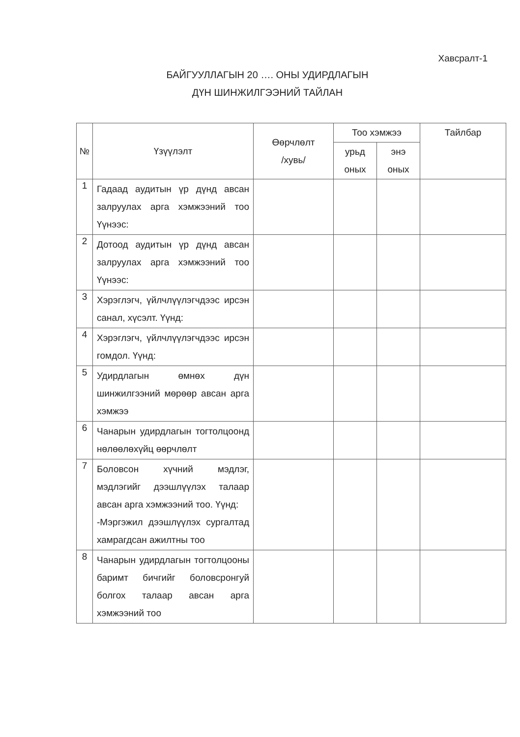Хавсралт-1
БАЙГУУЛЛАГЫН 20 …. ОНЫ УДИРДЛАГЫН
ДҮН ШИНЖИЛГЭЭНИЙ ТАЙЛАН
| № | Үзүүлэлт | Өөрчлөлт /хувь/ | Тоо хэмжээ | | Тайлбар |
| --- | --- | --- | --- | --- | --- |
| | | | урьд оных | энэ оных | |
| 1 | Гадаад аудитын үр дүнд авсан залруулах арга хэмжээний тоо Үүнээс: | | | | |
| 2 | Дотоод аудитын үр дүнд авсан залруулах арга хэмжээний тоо Үүнээс: | | | | |
| 3 | Хэрэглэгч, үйлчлүүлэгчдээс ирсэн санал, хүсэлт. Үүнд: | | | | |
| 4 | Хэрэглэгч, үйлчлүүлэгчдээс ирсэн гомдол. Үүнд: | | | | |
| 5 | Удирдлагын өмнөх дүн шинжилгээний мөрөөр авсан арга хэмжээ | | | | |
| 6 | Чанарын удирдлагын тогтолцоонд нөлөөлөхүйц өөрчлөлт | | | | |
| 7 | Боловсон хүчний мэдлэг, мэдлэгийг дээшлүүлэх талаар авсан арга хэмжээний тоо. Үүнд: -Мэргэжил дээшлүүлэх сургалтад хамрагдсан ажилтны тоо | | | | |
| 8 | Чанарын удирдлагын тогтолцооны баримт бичгийг боловсронгуй болгох талаар авсан арга хэмжээний тоо | | | | |